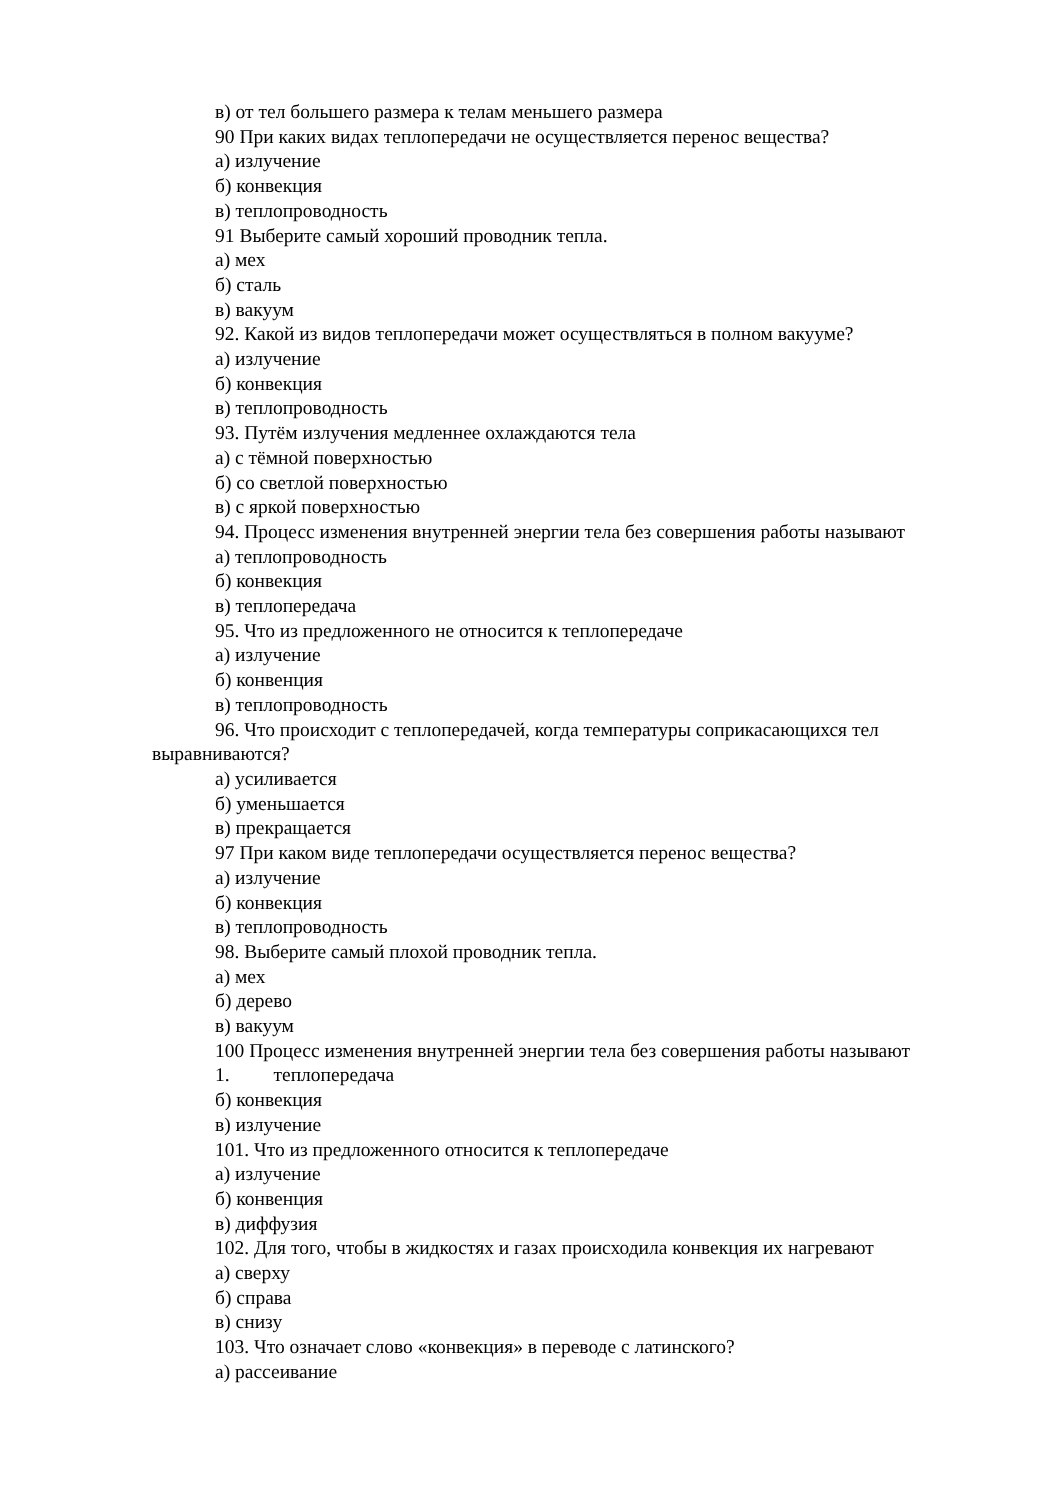в) от тел большего размера к телам меньшего размера
90 При каких видах теплопередачи не осуществляется перенос вещества?
а) излучение
б) конвекция
в) теплопроводность
91 Выберите самый хороший проводник тепла.
а) мех
б) сталь
в) вакуум
92. Какой из видов теплопередачи может осуществляться в полном вакууме?
а) излучение
б) конвекция
в) теплопроводность
93. Путём излучения медленнее охлаждаются тела
а) с тёмной поверхностью
б) со светлой поверхностью
в) с яркой поверхностью
94. Процесс изменения внутренней энергии тела без совершения работы называют
а) теплопроводность
б) конвекция
в) теплопередача
95. Что из предложенного не относится к теплопередаче
а) излучение
б) конвенция
в) теплопроводность
96. Что происходит с теплопередачей, когда температуры соприкасающихся тел выравниваются?
а) усиливается
б) уменьшается
в) прекращается
97 При каком виде теплопередачи осуществляется перенос вещества?
а) излучение
б) конвекция
в) теплопроводность
98. Выберите самый плохой проводник тепла.
а) мех
б) дерево
в) вакуум
100 Процесс изменения внутренней энергии тела без совершения работы называют
1. теплопередача
б) конвекция
в) излучение
101. Что из предложенного относится к теплопередаче
а) излучение
б) конвенция
в) диффузия
102. Для того, чтобы в жидкостях и газах происходила конвекция их нагревают
а) сверху
б) справа
в) снизу
103. Что означает слово «конвекция» в переводе с латинского?
а) рассеивание